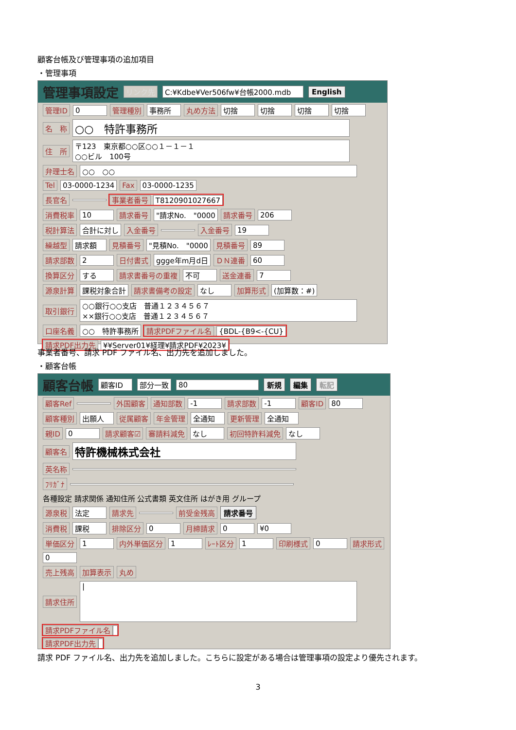顧客台帳及び管理事項の追加項目
・管理事項
管理事項設定 リンク先 C:¥Kdbe¥Ver506fw¥台帳2000.mdb English
管理ID 0 管理種別 事務所 丸め方法 切捨 切捨 切捨 切捨
名　称 ○○　特許事務所
住　所 〒123　東京都○○区○○１－１－１
○○ビル　100号
弁理士名 ○○　○○
Tel 03-0000-1234 Fax 03-0000-1235
長官名 事業者番号 T8120901027667
消費税率 10 請求番号 "請求No.　"0000 請求番号 206
税計算法 合計に対し 入金番号 入金番号 19
繰越型 請求額 見積番号 "見積No.　"0000 見積番号 89
請求部数 2 日付書式 ggge年m月d日 ＤＮ連番 60
換算区分 する 請求書番号の重複 不可 送金連番 7
源泉計算 課税対象合計 請求書備考の設定 なし 加算形式 (加算数：#)
取引銀行 ○○銀行○○支店　普通１２３４５６７
××銀行○○支店　普通１２３４５６７
口座名義 ○○　特許事務所 請求PDFファイル名 {BDL-{B9<-{CU}
請求PDF出力先 ¥¥Server01¥経理¥請求PDF¥2023¥
事業者番号、請求 PDF ファイル名、出力先を追加しました。
・顧客台帳
顧客台帳 顧客ID 部分一致 80 新規 編集 転記
顧客Ref 外国顧客 通知部数 -1 請求部数 -1 顧客ID 80
顧客種別 出願人 従属顧客 年金管理 全通知 更新管理 全通知
親ID 0 請求顧客☑ 審請料減免 なし 初回特許料減免 なし
顧客名 特許機械株式会社
英名称
ﾌﾘｶﾞﾅ
各種設定 請求関係 通知住所 公式書類 英文住所 はがき用 グループ
源泉税 法定 請求先 前受金残高 請求番号
消費税 課税 排除区分 0 月締請求 0 ¥0
単価区分 1 内外単価区分 1 ﾚｰﾄ区分 1 印刷様式 0 請求形式 0
売上残高 加算表示 丸め
請求住所 |
請求PDFファイル名
請求PDF出力先
請求 PDF ファイル名、出力先を追加しました。こちらに設定がある場合は管理事項の設定より優先されます。
3